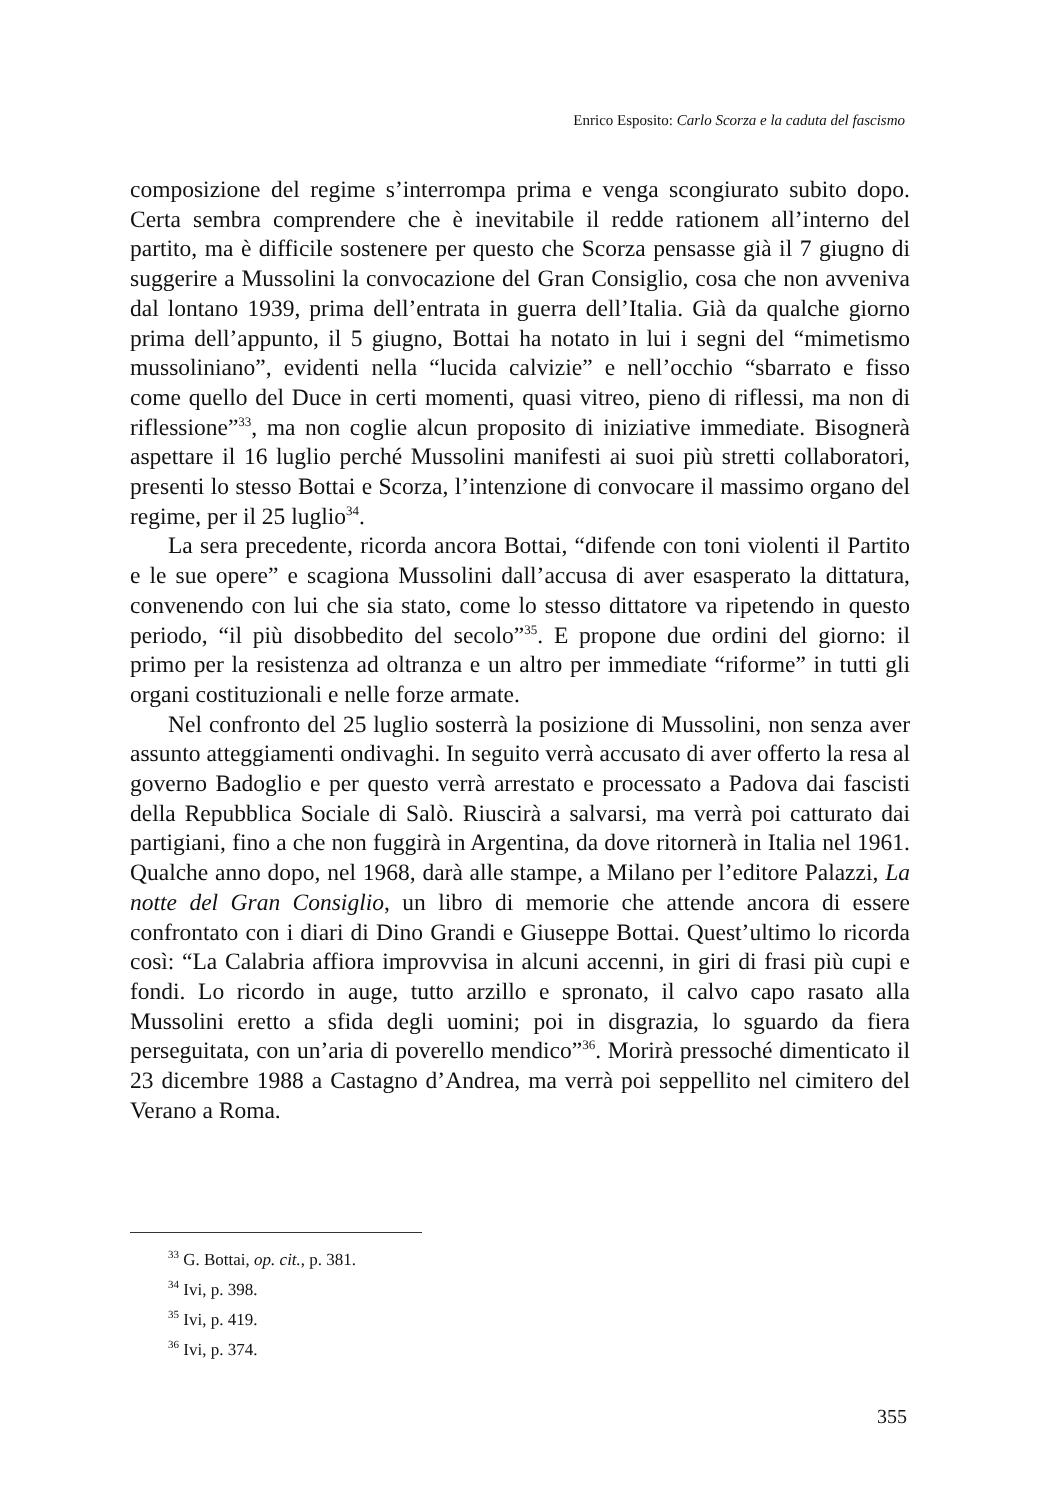Enrico Esposito: Carlo Scorza e la caduta del fascismo
composizione del regime s’interrompa prima e venga scongiurato subito dopo. Certa sembra comprendere che è inevitabile il redde rationem all’interno del partito, ma è difficile sostenere per questo che Scorza pensasse già il 7 giugno di suggerire a Mussolini la convocazione del Gran Consiglio, cosa che non avveniva dal lontano 1939, prima dell’entrata in guerra dell’Italia. Già da qualche giorno prima dell’appunto, il 5 giugno, Bottai ha notato in lui i segni del “mimetismo mussoliniano”, evidenti nella “lucida calvizie” e nell’occhio “sbarrato e fisso come quello del Duce in certi momenti, quasi vitreo, pieno di riflessi, ma non di riflessione”<sup>33</sup>, ma non coglie alcun proposito di iniziative immediate. Bisognerà aspettare il 16 luglio perché Mussolini manifesti ai suoi più stretti collaboratori, presenti lo stesso Bottai e Scorza, l’intenzione di convocare il massimo organo del regime, per il 25 luglio<sup>34</sup>.
La sera precedente, ricorda ancora Bottai, “difende con toni violenti il Partito e le sue opere” e scagiona Mussolini dall’accusa di aver esasperato la dittatura, convenendo con lui che sia stato, come lo stesso dittatore va ripetendo in questo periodo, “il più disobbedito del secolo”<sup>35</sup>. E propone due ordini del giorno: il primo per la resistenza ad oltranza e un altro per immediate “riforme” in tutti gli organi costituzionali e nelle forze armate.
Nel confronto del 25 luglio sosterrà la posizione di Mussolini, non senza aver assunto atteggiamenti ondivaghi. In seguito verrà accusato di aver offerto la resa al governo Badoglio e per questo verrà arrestato e processato a Padova dai fascisti della Repubblica Sociale di Salò. Riuscirà a salvarsi, ma verrà poi catturato dai partigiani, fino a che non fuggirà in Argentina, da dove ritornerà in Italia nel 1961. Qualche anno dopo, nel 1968, darà alle stampe, a Milano per l’editore Palazzi, La notte del Gran Consiglio, un libro di memorie che attende ancora di essere confrontato con i diari di Dino Grandi e Giuseppe Bottai. Quest’ultimo lo ricorda così: “La Calabria affiora improvvisa in alcuni accenni, in giri di frasi più cupi e fondi. Lo ricordo in auge, tutto arzillo e spronato, il calvo capo rasato alla Mussolini eretto a sfida degli uomini; poi in disgrazia, lo sguardo da fiera perseguitata, con un’aria di poverello mendico”<sup>36</sup>. Morirà pressoché dimenticato il 23 dicembre 1988 a Castagno d’Andrea, ma verrà poi seppellito nel cimitero del Verano a Roma.
<sup>33</sup> G. Bottai, op. cit., p. 381.
<sup>34</sup> Ivi, p. 398.
<sup>35</sup> Ivi, p. 419.
<sup>36</sup> Ivi, p. 374.
355